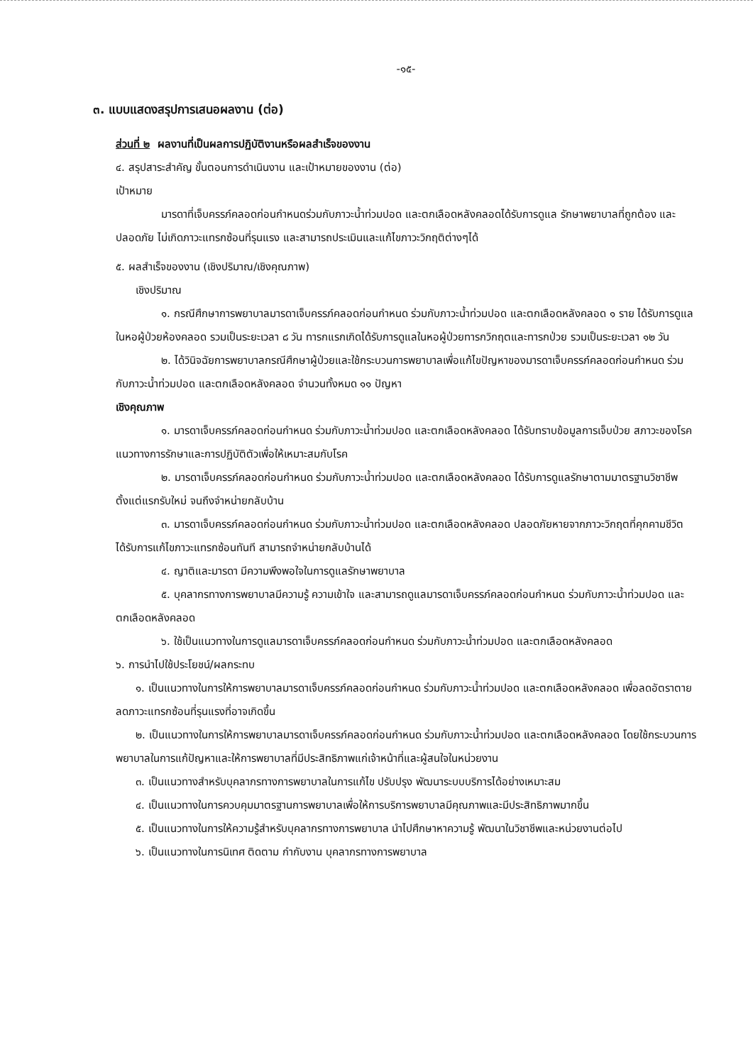-๑๕-
๓. แบบแสดงสรุปการเสนอผลงาน (ต่อ)
ส่วนที่ ๒ ผลงานที่เป็นผลการปฏิบัติงานหรือผลสำเร็จของงาน
๔. สรุปสาระสำคัญ ขั้นตอนการดำเนินงาน และเป้าหมายของงาน (ต่อ)
เป้าหมาย
มารดาที่เจ็บครรภ์คลอดก่อนกำหนดร่วมกับภาวะน้ำท่วมปอด และตกเลือดหลังคลอดได้รับการดูแล รักษาพยาบาลที่ถูกต้อง และปลอดภัย ไม่เกิดภาวะแทรกซ้อนที่รุนแรง และสามารถประเมินและแก้ไขภาวะวิกฤติต่างๆได้
๕. ผลสำเร็จของงาน (เชิงปริมาณ/เชิงคุณภาพ)
เชิงปริมาณ
๑. กรณีศึกษาการพยาบาลมารดาเจ็บครรภ์คลอดก่อนกำหนด ร่วมกับภาวะน้ำท่วมปอด และตกเลือดหลังคลอด ๑ ราย ได้รับการดูแลในหอผู้ป่วยห้องคลอด รวมเป็นระยะเวลา ๘ วัน ทารกแรกเกิดได้รับการดูแลในหอผู้ป่วยทารกวิกฤตและทารกป่วย รวมเป็นระยะเวลา ๑๒ วัน
๒. ได้วินิจฉัยการพยาบาลกรณีศึกษาผู้ป่วยและใช้กระบวนการพยาบาลเพื่อแก้ไขปัญหาของมารดาเจ็บครรภ์คลอดก่อนกำหนด ร่วมกับภาวะน้ำท่วมปอด และตกเลือดหลังคลอด จำนวนทั้งหมด ๑๑ ปัญหา
เชิงคุณภาพ
๑. มารดาเจ็บครรภ์คลอดก่อนกำหนด ร่วมกับภาวะน้ำท่วมปอด และตกเลือดหลังคลอด ได้รับทราบข้อมูลการเจ็บป่วย สภาวะของโรค แนวทางการรักษาและการปฏิบัติตัวเพื่อให้เหมาะสมกับโรค
๒. มารดาเจ็บครรภ์คลอดก่อนกำหนด ร่วมกับภาวะน้ำท่วมปอด และตกเลือดหลังคลอด ได้รับการดูแลรักษาตามมาตรฐานวิชาชีพตั้งแต่แรกรับใหม่ จนถึงจำหน่ายกลับบ้าน
๓. มารดาเจ็บครรภ์คลอดก่อนกำหนด ร่วมกับภาวะน้ำท่วมปอด และตกเลือดหลังคลอด ปลอดภัยหายจากภาวะวิกฤตที่คุกคามชีวิต ได้รับการแก้ไขภาวะแทรกซ้อนทันที สามารถจำหน่ายกลับบ้านได้
๔. ญาติและมารดา มีความพึงพอใจในการดูแลรักษาพยาบาล
๕. บุคลากรทางการพยาบาลมีความรู้ ความเข้าใจ และสามารถดูแลมารดาเจ็บครรภ์คลอดก่อนกำหนด ร่วมกับภาวะน้ำท่วมปอด และตกเลือดหลังคลอด
๖. ใช้เป็นแนวทางในการดูแลมารดาเจ็บครรภ์คลอดก่อนกำหนด ร่วมกับภาวะน้ำท่วมปอด และตกเลือดหลังคลอด
๖. การนำไปใช้ประโยชน์/ผลกระทบ
๑. เป็นแนวทางในการให้การพยาบาลมารดาเจ็บครรภ์คลอดก่อนกำหนด ร่วมกับภาวะน้ำท่วมปอด และตกเลือดหลังคลอด เพื่อลดอัตราตาย ลดภาวะแทรกซ้อนที่รุนแรงที่อาจเกิดขึ้น
๒. เป็นแนวทางในการให้การพยาบาลมารดาเจ็บครรภ์คลอดก่อนกำหนด ร่วมกับภาวะน้ำท่วมปอด และตกเลือดหลังคลอด โดยใช้กระบวนการพยาบาลในการแก้ปัญหาและให้การพยาบาลที่มีประสิทธิภาพแก่เจ้าหน้าที่และผู้สนใจในหน่วยงาน
๓. เป็นแนวทางสำหรับบุคลากรทางการพยาบาลในการแก้ไข ปรับปรุง พัฒนาระบบบริการได้อย่างเหมาะสม
๔. เป็นแนวทางในการควบคุมมาตรฐานการพยาบาลเพื่อให้การบริการพยาบาลมีคุณภาพและมีประสิทธิภาพมากขึ้น
๕. เป็นแนวทางในการให้ความรู้สำหรับบุคลากรทางการพยาบาล นำไปศึกษาหาความรู้ พัฒนาในวิชาชีพและหน่วยงานต่อไป
๖. เป็นแนวทางในการนิเทศ ติดตาม กำกับงาน บุคลากรทางการพยาบาล